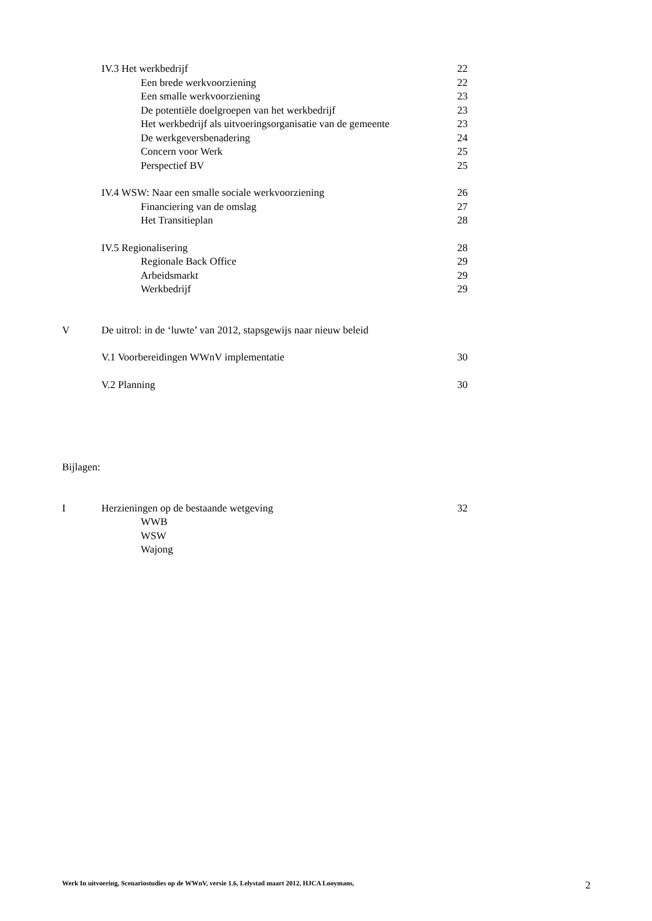IV.3 Het werkbedrijf 22
Een brede werkvoorziening 22
Een smalle werkvoorziening 23
De potentiële doelgroepen van het werkbedrijf
23
Het werkbedrijf als uitvoeringsorganisatie van de gemeente
23
De werkgeversbenadering 24
Concern voor Werk 25
Perspectief BV 25
IV.4 WSW: Naar een smalle sociale werkvoorziening
26
Financiering van de omslag 27
Het Transitieplan 28
IV.5 Regionalisering 28
Regionale Back Office 29
Arbeidsmarkt 29
Werkbedrijf 29
V De uitrol: in de ‘luwte’ van 2012, stapsgewijs naar nieuw beleid
V.1 Voorbereidingen WWnV implementatie
30
V.2 Planning 30
Bijlagen:
I Herzieningen op de bestaande wetgeving
32
WWB
WSW
Wajong
Werk In uitvoering, Scenariostudies op de WWnV, versie 1.6, Lelystad maart 2012, HJCA Looymans, 2